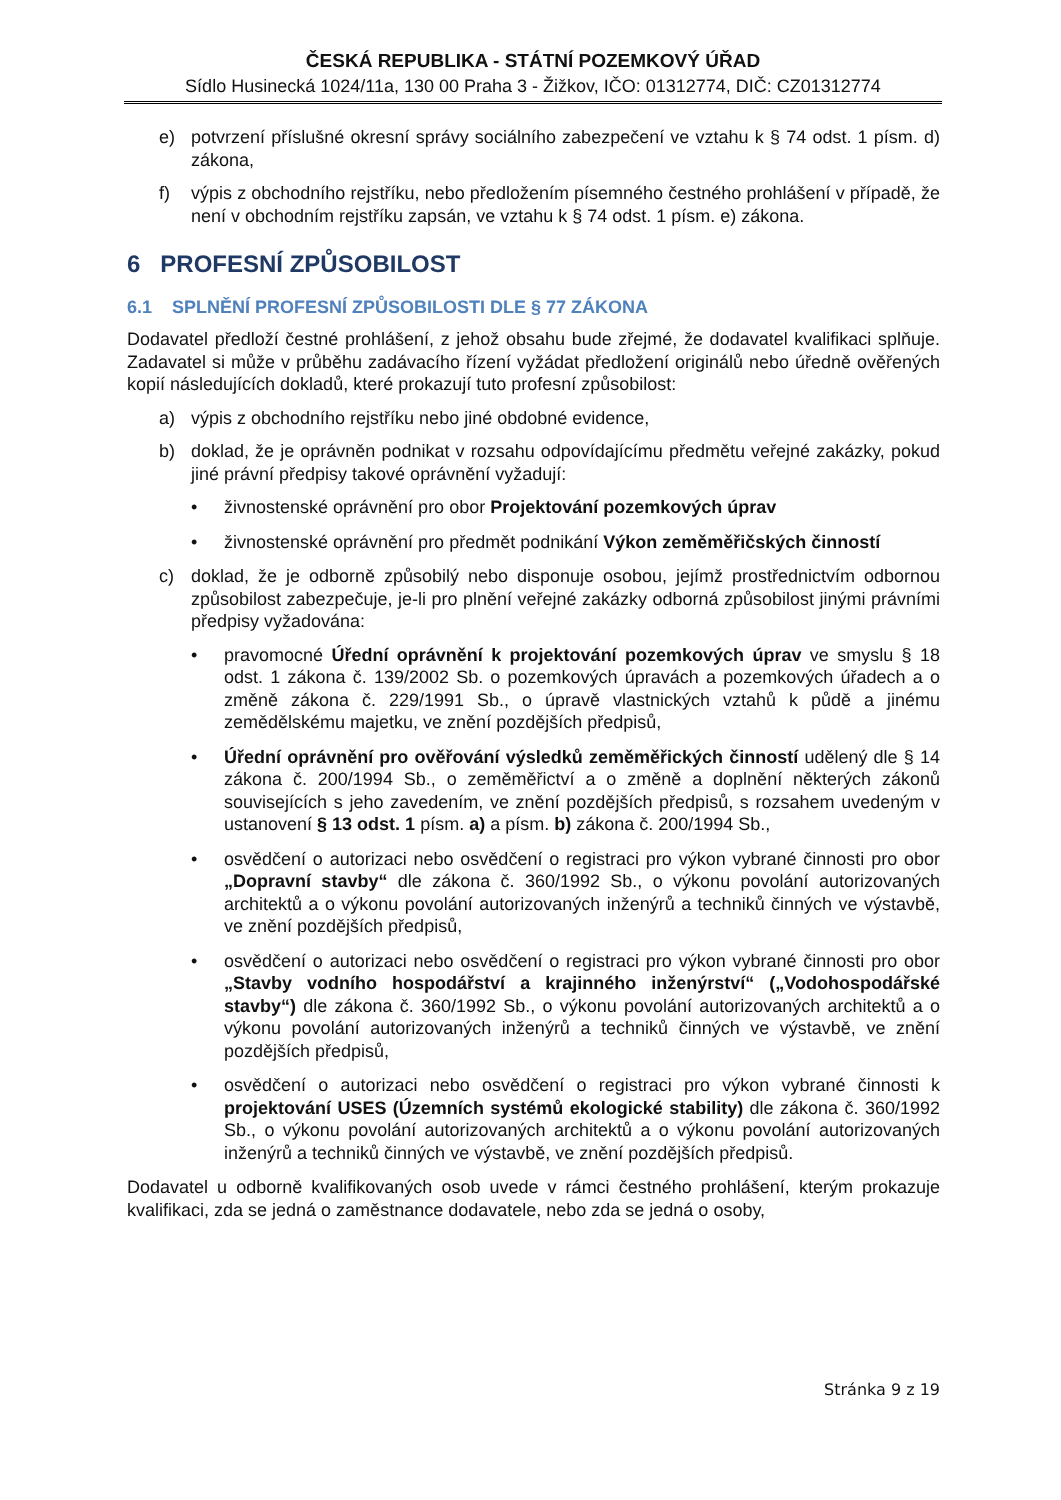ČESKÁ REPUBLIKA - STÁTNÍ POZEMKOVÝ ÚŘAD
Sídlo Husinecká 1024/11a, 130 00 Praha 3 - Žižkov, IČO: 01312774, DIČ: CZ01312774
e) potvrzení příslušné okresní správy sociálního zabezpečení ve vztahu k § 74 odst. 1 písm. d) zákona,
f) výpis z obchodního rejstříku, nebo předložením písemného čestného prohlášení v případě, že není v obchodním rejstříku zapsán, ve vztahu k § 74 odst. 1 písm. e) zákona.
6 PROFESNÍ ZPŮSOBILOST
6.1 SPLNĚNÍ PROFESNÍ ZPŮSOBILOSTI DLE § 77 ZÁKONA
Dodavatel předloží čestné prohlášení, z jehož obsahu bude zřejmé, že dodavatel kvalifikaci splňuje. Zadavatel si může v průběhu zadávacího řízení vyžádat předložení originálů nebo úředně ověřených kopií následujících dokladů, které prokazují tuto profesní způsobilost:
a) výpis z obchodního rejstříku nebo jiné obdobné evidence,
b) doklad, že je oprávněn podnikat v rozsahu odpovídajícímu předmětu veřejné zakázky, pokud jiné právní předpisy takové oprávnění vyžadují:
• živnostenské oprávnění pro obor Projektování pozemkových úprav
• živnostenské oprávnění pro předmět podnikání Výkon zeměměřičských činností
c) doklad, že je odborně způsobilý nebo disponuje osobou, jejímž prostřednictvím odbornou způsobilost zabezpečuje, je-li pro plnění veřejné zakázky odborná způsobilost jinými právními předpisy vyžadována:
• pravomocné Úřední oprávnění k projektování pozemkových úprav ve smyslu § 18 odst. 1 zákona č. 139/2002 Sb. o pozemkových úpravách a pozemkových úřadech a o změně zákona č. 229/1991 Sb., o úpravě vlastnických vztahů k půdě a jinému zemědělskému majetku, ve znění pozdějších předpisů,
• Úřední oprávnění pro ověřování výsledků zeměměřických činností udělený dle § 14 zákona č. 200/1994 Sb., o zeměměřictví a o změně a doplnění některých zákonů souvisejících s jeho zavedením, ve znění pozdějších předpisů, s rozsahem uvedeným v ustanovení § 13 odst. 1 písm. a) a písm. b) zákona č. 200/1994 Sb.,
• osvědčení o autorizaci nebo osvědčení o registraci pro výkon vybrané činnosti pro obor „Dopravní stavby“ dle zákona č. 360/1992 Sb., o výkonu povolání autorizovaných architektů a o výkonu povolání autorizovaných inženýrů a techniků činných ve výstavbě, ve znění pozdějších předpisů,
• osvědčení o autorizaci nebo osvědčení o registraci pro výkon vybrané činnosti pro obor „Stavby vodního hospodářství a krajinného inženýrství“ („Vodohospodářské stavby“) dle zákona č. 360/1992 Sb., o výkonu povolání autorizovaných architektů a o výkonu povolání autorizovaných inženýrů a techniků činných ve výstavbě, ve znění pozdějších předpisů,
• osvědčení o autorizaci nebo osvědčení o registraci pro výkon vybrané činnosti k projektování USES (Územních systémů ekologické stability) dle zákona č. 360/1992 Sb., o výkonu povolání autorizovaných architektů a o výkonu povolání autorizovaných inženýrů a techniků činných ve výstavbě, ve znění pozdějších předpisů.
Dodavatel u odborně kvalifikovaných osob uvede v rámci čestného prohlášení, kterým prokazuje kvalifikaci, zda se jedná o zaměstnance dodavatele, nebo zda se jedná o osoby,
Stránka 9 z 19